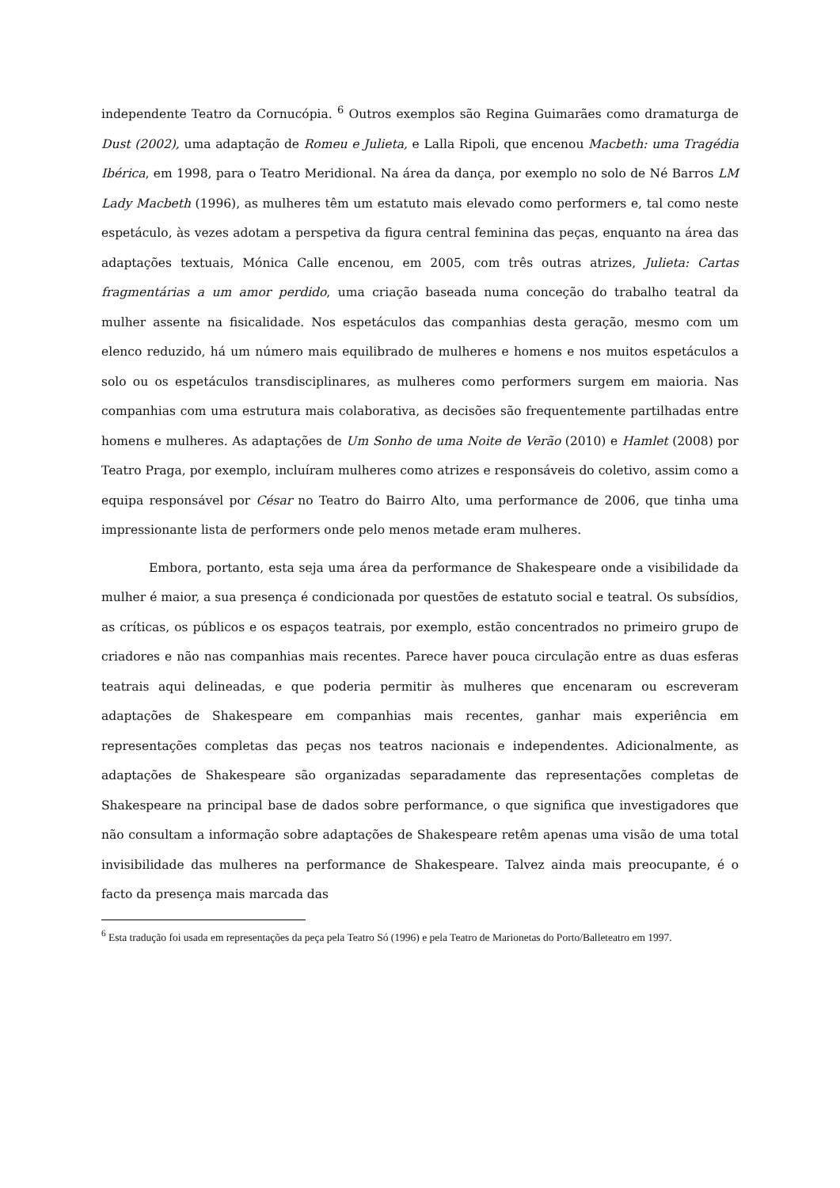independente Teatro da Cornucópia. <sup>6</sup> Outros exemplos são Regina Guimarães como dramaturga de Dust (2002), uma adaptação de Romeu e Julieta, e Lalla Ripoli, que encenou Macbeth: uma Tragédia Ibérica, em 1998, para o Teatro Meridional. Na área da dança, por exemplo no solo de Né Barros LM Lady Macbeth (1996), as mulheres têm um estatuto mais elevado como performers e, tal como neste espetáculo, às vezes adotam a perspetiva da figura central feminina das peças, enquanto na área das adaptações textuais, Mónica Calle encenou, em 2005, com três outras atrizes, Julieta: Cartas fragmentárias a um amor perdido, uma criação baseada numa conceção do trabalho teatral da mulher assente na fisicalidade. Nos espetáculos das companhias desta geração, mesmo com um elenco reduzido, há um número mais equilibrado de mulheres e homens e nos muitos espetáculos a solo ou os espetáculos transdisciplinares, as mulheres como performers surgem em maioria. Nas companhias com uma estrutura mais colaborativa, as decisões são frequentemente partilhadas entre homens e mulheres. As adaptações de Um Sonho de uma Noite de Verão (2010) e Hamlet (2008) por Teatro Praga, por exemplo, incluíram mulheres como atrizes e responsáveis do coletivo, assim como a equipa responsável por César no Teatro do Bairro Alto, uma performance de 2006, que tinha uma impressionante lista de performers onde pelo menos metade eram mulheres.
Embora, portanto, esta seja uma área da performance de Shakespeare onde a visibilidade da mulher é maior, a sua presença é condicionada por questões de estatuto social e teatral. Os subsídios, as críticas, os públicos e os espaços teatrais, por exemplo, estão concentrados no primeiro grupo de criadores e não nas companhias mais recentes. Parece haver pouca circulação entre as duas esferas teatrais aqui delineadas, e que poderia permitir às mulheres que encenaram ou escreveram adaptações de Shakespeare em companhias mais recentes, ganhar mais experiência em representações completas das peças nos teatros nacionais e independentes. Adicionalmente, as adaptações de Shakespeare são organizadas separadamente das representações completas de Shakespeare na principal base de dados sobre performance, o que significa que investigadores que não consultam a informação sobre adaptações de Shakespeare retêm apenas uma visão de uma total invisibilidade das mulheres na performance de Shakespeare. Talvez ainda mais preocupante, é o facto da presença mais marcada das
<sup>6</sup> Esta tradução foi usada em representações da peça pela Teatro Só (1996) e pela Teatro de Marionetas do Porto/Balleteatro em 1997.